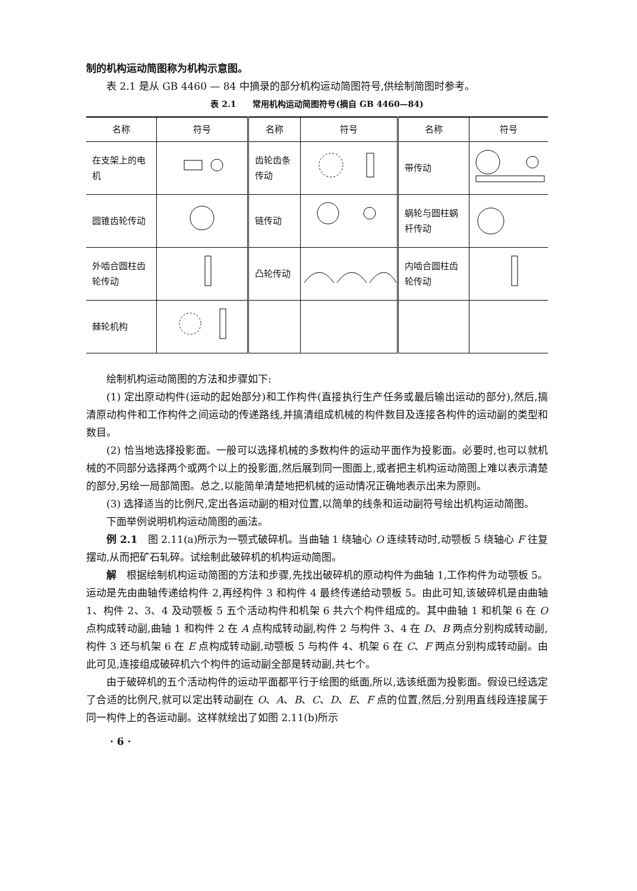制的机构运动简图称为机构示意图。
表 2.1 是从 GB 4460 — 84 中摘录的部分机构运动简图符号,供绘制简图时参考。
表 2.1　　常用机构运动简图符号(摘自 GB 4460—84)
| 名称 | 符号 | 名称 | 符号 | 名称 | 符号 |
| --- | --- | --- | --- | --- | --- |
| 在支架上的电机 | | 齿轮齿条传动 | | 带传动 | |
| 圆锥齿轮传动 | | 链传动 | | 蜗轮与圆柱蜗杆传动 | |
| 外啮合圆柱齿轮传动 | | 凸轮传动 | | 内啮合圆柱齿轮传动 | |
| 棘轮机构 | | | | | |
绘制机构运动简图的方法和步骤如下:
(1) 定出原动构件(运动的起始部分)和工作构件(直接执行生产任务或最后输出运动的部分),然后,搞清原动构件和工作构件之间运动的传递路线,并搞清组成机械的构件数目及连接各构件的运动副的类型和数目。
(2) 恰当地选择投影面。一般可以选择机械的多数构件的运动平面作为投影面。必要时,也可以就机械的不同部分选择两个或两个以上的投影面,然后展到同一图面上,或者把主机构运动简图上难以表示清楚的部分,另绘一局部简图。总之,以能简单清楚地把机械的运动情况正确地表示出来为原则。
(3) 选择适当的比例尺,定出各运动副的相对位置,以简单的线条和运动副符号绘出机构运动简图。
下面举例说明机构运动简图的画法。
例 2.1　图 2.11(a)所示为一颚式破碎机。当曲轴 1 绕轴心 O 连续转动时,动颚板 5 绕轴心 F 往复摆动,从而把矿石轧碎。试绘制此破碎机的机构运动简图。
解　根据绘制机构运动简图的方法和步骤,先找出破碎机的原动构件为曲轴 1,工作构件为动颚板 5。运动是先由曲轴传递给构件 2,再经构件 3 和构件 4 最终传递给动颚板 5。由此可知,该破碎机是由曲轴 1、构件 2、3、4 及动颚板 5 五个活动构件和机架 6 共六个构件组成的。其中曲轴 1 和机架 6 在 O 点构成转动副,曲轴 1 和构件 2 在 A 点构成转动副,构件 2 与构件 3、4 在 D、B 两点分别构成转动副,构件 3 还与机架 6 在 E 点构成转动副,动颚板 5 与构件 4、机架 6 在 C、F 两点分别构成转动副。由此可见,连接组成破碎机六个构件的运动副全部是转动副,共七个。
由于破碎机的五个活动构件的运动平面都平行于绘图的纸面,所以,选该纸面为投影面。假设已经选定了合适的比例尺,就可以定出转动副在 O、A、B、C、D、E、F 点的位置,然后,分别用直线段连接属于同一构件上的各运动副。这样就绘出了如图 2.11(b)所示
· 6 ·